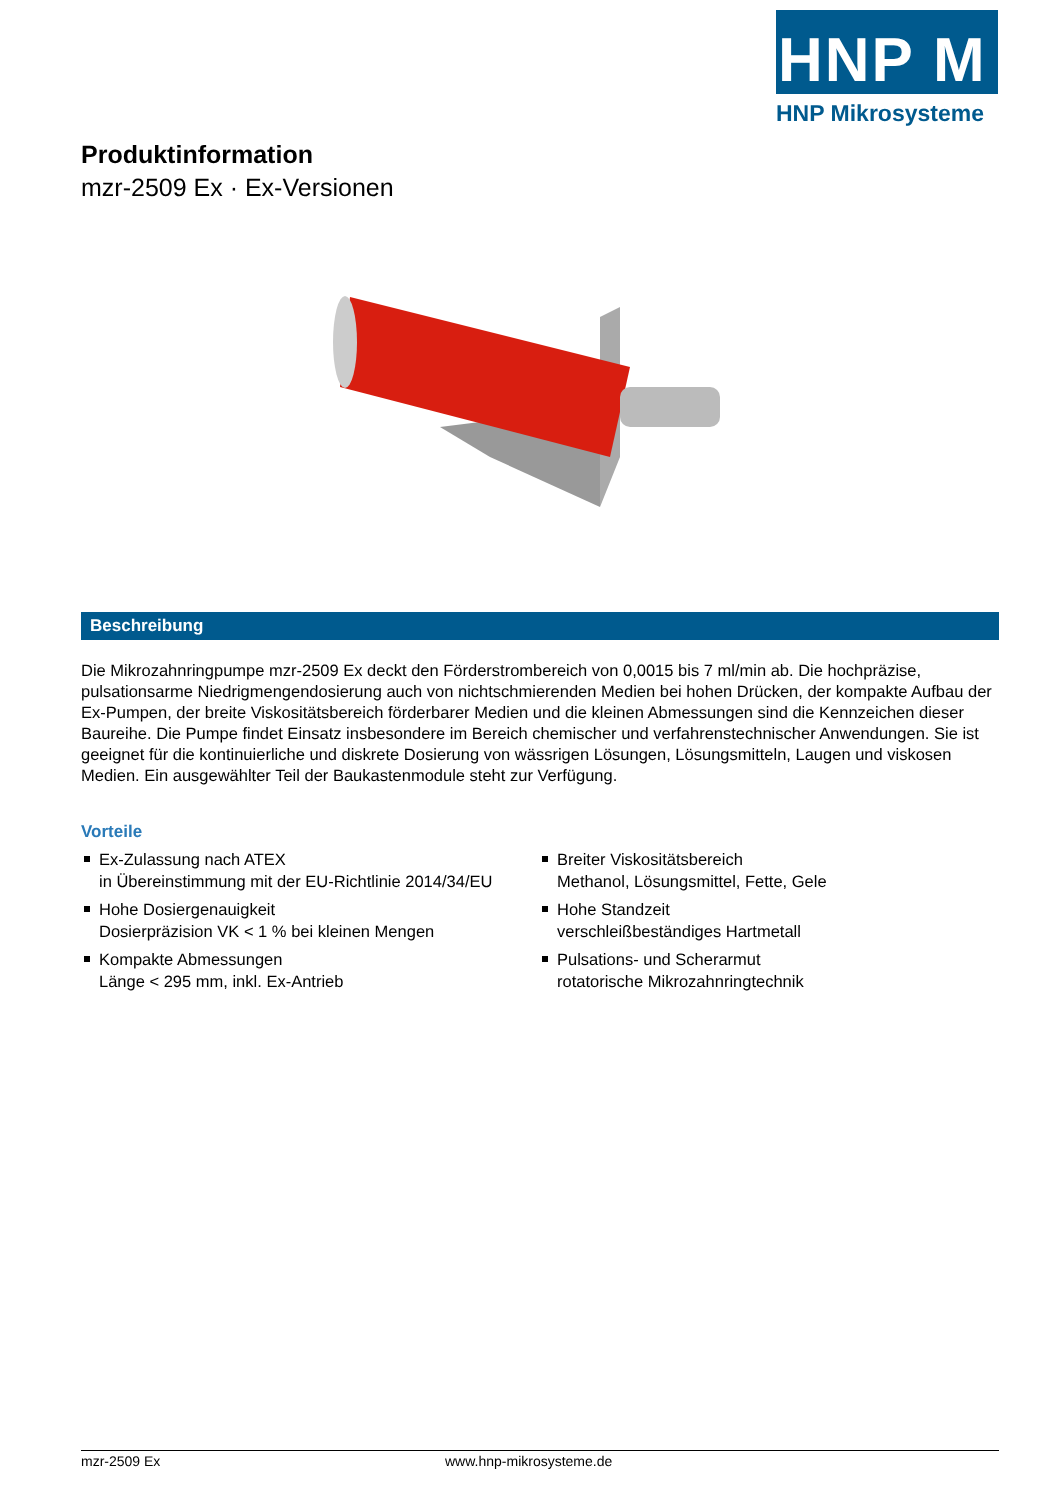HNP M
HNP Mikrosysteme
Produktinformation
mzr-2509 Ex · Ex-Versionen
Beschreibung
Die Mikrozahnringpumpe mzr-2509 Ex deckt den Förderstrombereich von 0,0015 bis 7 ml/min ab. Die hochpräzise, pulsationsarme Niedrigmengendosierung auch von nichtschmierenden Medien bei hohen Drücken, der kompakte Aufbau der Ex-Pumpen, der breite Viskositätsbereich förderbarer Medien und die kleinen Abmessungen sind die Kennzeichen dieser Baureihe. Die Pumpe findet Einsatz insbesondere im Bereich chemischer und verfahrenstechnischer Anwendungen. Sie ist geeignet für die kontinuierliche und diskrete Dosierung von wässrigen Lösungen, Lösungsmitteln, Laugen und viskosen Medien. Ein ausgewählter Teil der Baukastenmodule steht zur Verfügung.
Vorteile
Ex-Zulassung nach ATEX
in Übereinstimmung mit der EU-Richtlinie 2014/34/EU
Hohe Dosiergenauigkeit
Dosierpräzision VK < 1 % bei kleinen Mengen
Kompakte Abmessungen
Länge < 295 mm, inkl. Ex-Antrieb
Breiter Viskositätsbereich
Methanol, Lösungsmittel, Fette, Gele
Hohe Standzeit
verschleißbeständiges Hartmetall
Pulsations- und Scherarmut
rotatorische Mikrozahnringtechnik
mzr-2509 Ex www.hnp-mikrosysteme.de